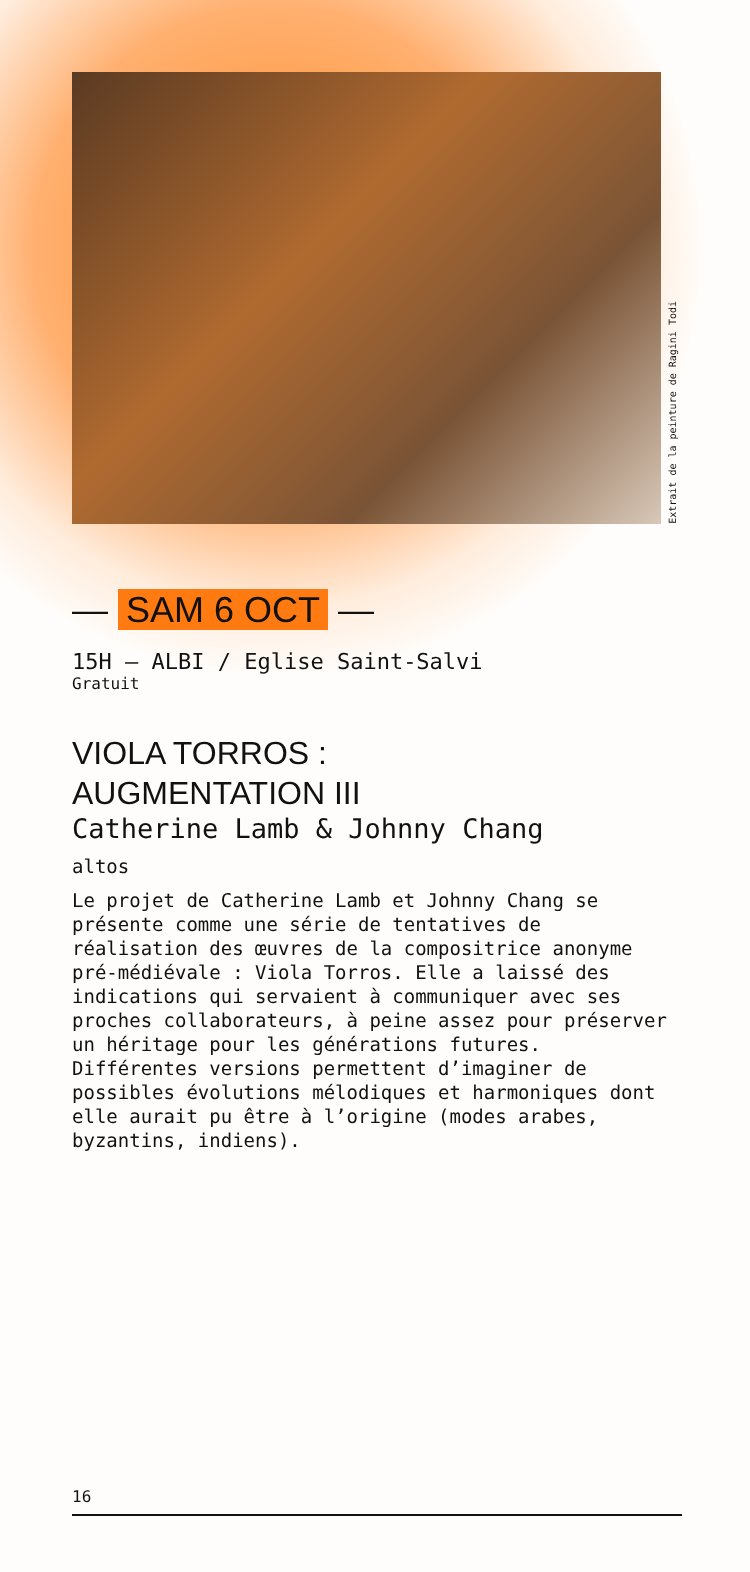Extrait de la peinture de Ragini Todi
— SAM 6 OCT —
15H — ALBI / Eglise Saint-Salvi
Gratuit
VIOLA TORROS :
AUGMENTATION III
Catherine Lamb & Johnny Chang
altos
Le projet de Catherine Lamb et Johnny Chang se présente comme une série de tentatives de réalisation des œuvres de la compositrice anonyme pré-médiévale : Viola Torros. Elle a laissé des indications qui servaient à communiquer avec ses proches collaborateurs, à peine assez pour préserver un héritage pour les générations futures. Différentes versions permettent d’imaginer de possibles évolutions mélodiques et harmoniques dont elle aurait pu être à l’origine (modes arabes, byzantins, indiens).
16